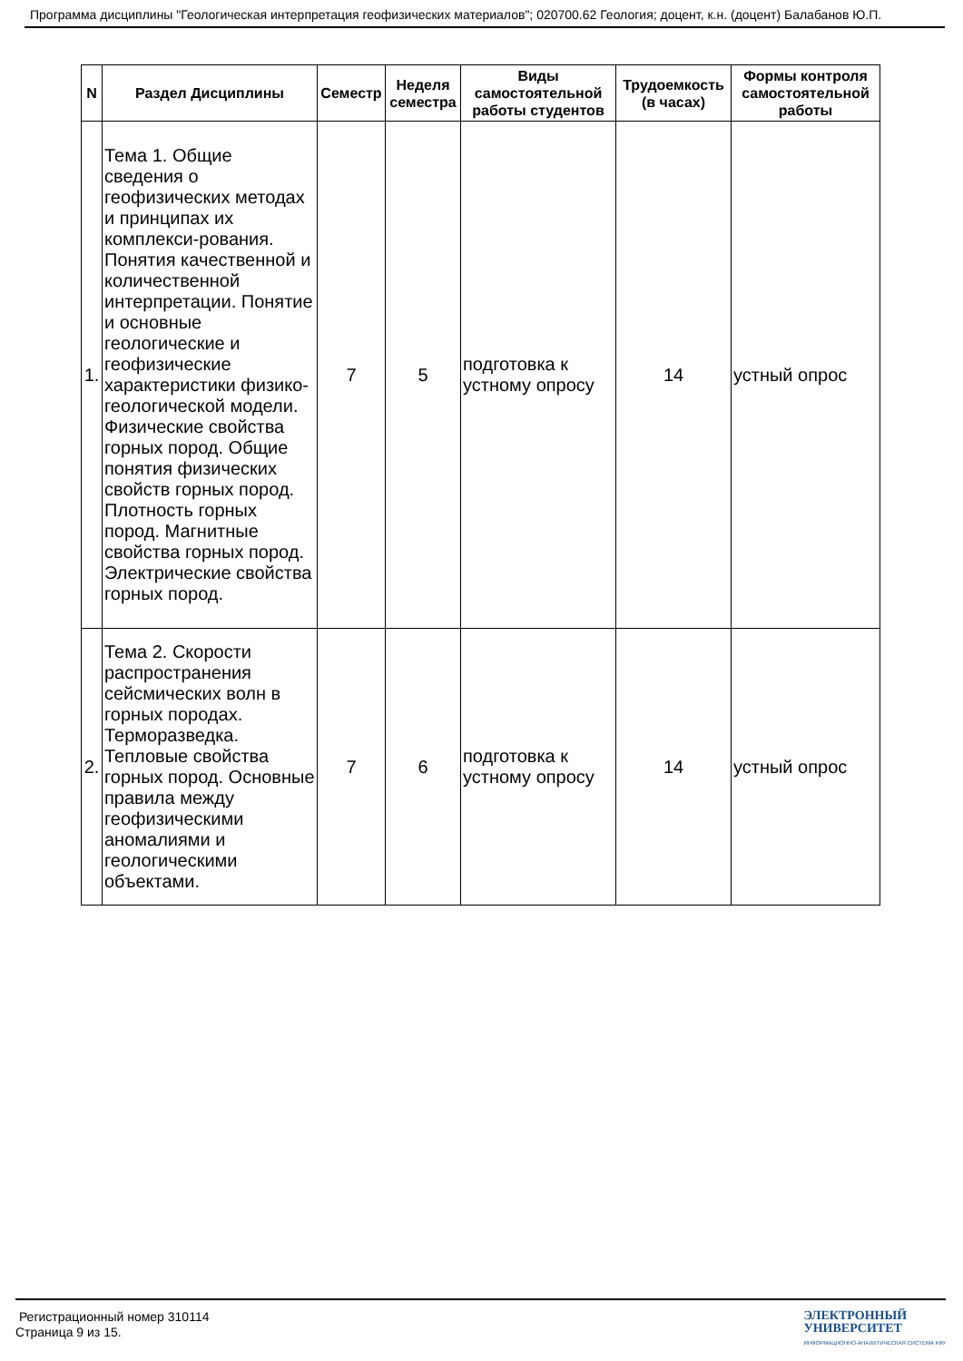Программа дисциплины "Геологическая интерпретация геофизических материалов"; 020700.62 Геология; доцент, к.н. (доцент) Балабанов Ю.П.
| N | Раздел Дисциплины | Семестр | Неделя семестра | Виды самостоятельной работы студентов | Трудоемкость (в часах) | Формы контроля самостоятельной работы |
| --- | --- | --- | --- | --- | --- | --- |
| 1. | Тема 1. Общие сведения о геофизических методах и принципах их комплекси-рования. Понятия качественной и количественной интерпретации. Понятие и основные геологические и геофизические характеристики физико-геологической модели. Физические свойства горных пород. Общие понятия физических свойств горных пород. Плотность горных пород. Магнитные свойства горных пород. Электрические свойства горных пород. | 7 | 5 | подготовка к устному опросу | 14 | устный опрос |
| 2. | Тема 2. Скорости распространения сейсмических волн в горных породах. Терморазведка. Тепловые свойства горных пород. Основные правила между геофизическими аномалиями и геологическими объектами. | 7 | 6 | подготовка к устному опросу | 14 | устный опрос |
Регистрационный номер 310114
Страница 9 из 15.
ЭЛЕКТРОННЫЙ
УНИВЕРСИТЕТ
ИНФОРМАЦИОННО-АНАЛИТИЧЕСКАЯ СИСТЕМА КФУ